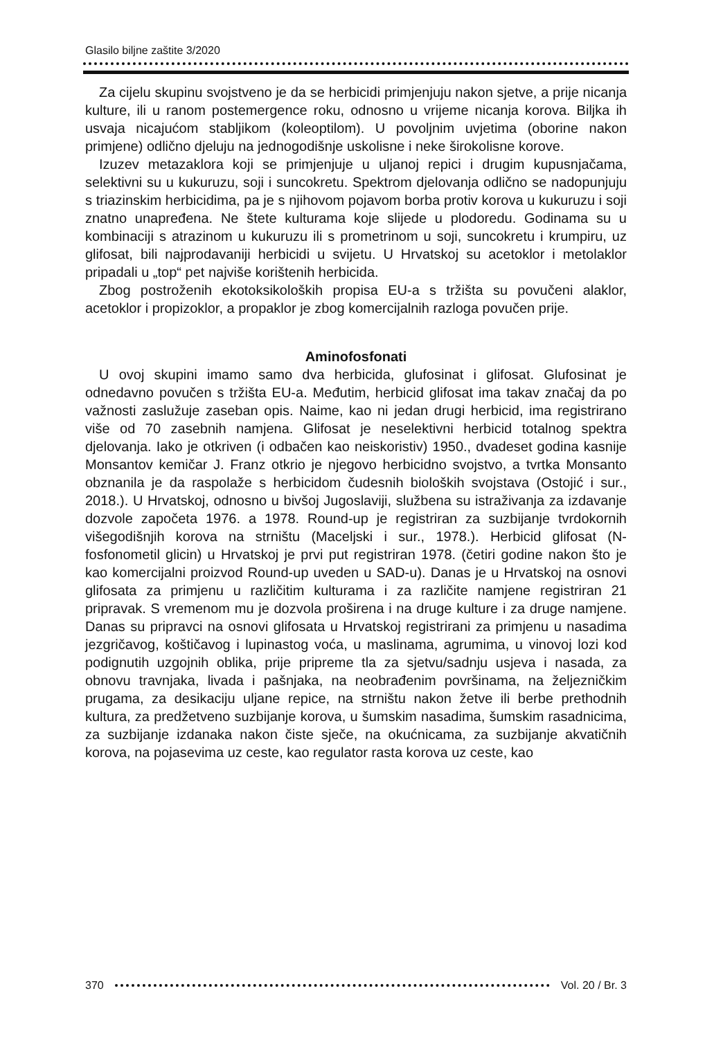Glasilo biljne zaštite 3/2020
Za cijelu skupinu svojstveno je da se herbicidi primjenjuju nakon sjetve, a prije nicanja kulture, ili u ranom postemergence roku, odnosno u vrijeme nicanja korova. Biljka ih usvaja nicajućom stabljikom (koleoptilom). U povoljnim uvjetima (oborine nakon primjene) odlično djeluju na jednogodišnje uskolisne i neke širokolisne korove.
Izuzev metazaklora koji se primjenjuje u uljanoj repici i drugim kupusnjačama, selektivni su u kukuruzu, soji i suncokretu. Spektrom djelovanja odlično se nadopunjuju s triazinskim herbicidima, pa je s njihovom pojavom borba protiv korova u kukuruzu i soji znatno unapređena. Ne štete kulturama koje slijede u plodoredu. Godinama su u kombinaciji s atrazinom u kukuruzu ili s prometrinom u soji, suncokretu i krumpiru, uz glifosat, bili najprodavaniji herbicidi u svijetu. U Hrvatskoj su acetoklor i metolaklor pripadali u „top“ pet najviše korištenih herbicida.
Zbog postroženih ekotoksikoloških propisa EU-a s tržišta su povučeni alaklor, acetoklor i propizoklor, a propaklor je zbog komercijalnih razloga povučen prije.
Aminofosfonati
U ovoj skupini imamo samo dva herbicida, glufosinat i glifosat. Glufosinat je odnedavno povučen s tržišta EU-a. Međutim, herbicid glifosat ima takav značaj da po važnosti zaslužuje zaseban opis. Naime, kao ni jedan drugi herbicid, ima registrirano više od 70 zasebnih namjena. Glifosat je neselektivni herbicid totalnog spektra djelovanja. Iako je otkriven (i odbačen kao neiskoristiv) 1950., dvadeset godina kasnije Monsantov kemičar J. Franz otkrio je njegovo herbicidno svojstvo, a tvrtka Monsanto obznanila je da raspolaže s herbicidom čudesnih bioloških svojstava (Ostojić i sur., 2018.). U Hrvatskoj, odnosno u bivšoj Jugoslaviji, službena su istraživanja za izdavanje dozvole započeta 1976. a 1978. Round-up je registriran za suzbijanje tvrdokornih višegodišnjih korova na strništu (Maceljski i sur., 1978.). Herbicid glifosat (N-fosfonometil glicin) u Hrvatskoj je prvi put registriran 1978. (četiri godine nakon što je kao komercijalni proizvod Round-up uveden u SAD-u). Danas je u Hrvatskoj na osnovi glifosata za primjenu u različitim kulturama i za različite namjene registriran 21 pripravak. S vremenom mu je dozvola proširena i na druge kulture i za druge namjene. Danas su pripravci na osnovi glifosata u Hrvatskoj registrirani za primjenu u nasadima jezgričavog, koštičavog i lupinastog voća, u maslinama, agrumima, u vinovoj lozi kod podignutih uzgojnih oblika, prije pripreme tla za sjetvu/sadnju usjeva i nasada, za obnovu travnjaka, livada i pašnjaka, na neobrađenim površinama, na željezničkim prugama, za desikaciju uljane repice, na strništu nakon žetve ili berbe prethodnih kultura, za predžetveno suzbijanje korova, u šumskim nasadima, šumskim rasadnicima, za suzbijanje izdanaka nakon čiste sječe, na okućnicama, za suzbijanje akvatičnih korova, na pojasevima uz ceste, kao regulator rasta korova uz ceste, kao
370 Vol. 20 / Br. 3